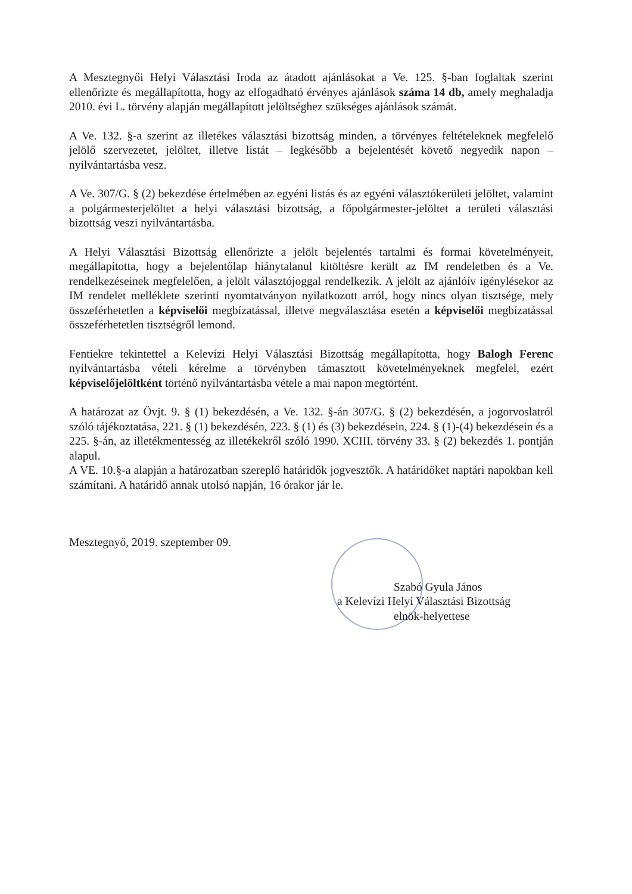A Mesztegnyői Helyi Választási Iroda az átadott ajánlásokat a Ve. 125. §-ban foglaltak szerint ellenőrizte és megállapította, hogy az elfogadható érvényes ajánlások száma 14 db, amely meghaladja 2010. évi L. törvény alapján megállapított jelöltséghez szükséges ajánlások számát.
A Ve. 132. §-a szerint az illetékes választási bizottság minden, a törvényes feltételeknek megfelelő jelölő szervezetet, jelöltet, illetve listát – legkésőbb a bejelentését követő negyedik napon – nyilvántartásba vesz.
A Ve. 307/G. § (2) bekezdése értelmében az egyéni listás és az egyéni választókerületi jelöltet, valamint a polgármesterjelöltet a helyi választási bizottság, a főpolgármester-jelöltet a területi választási bizottság veszi nyilvántartásba.
A Helyi Választási Bizottság ellenőrizte a jelölt bejelentés tartalmi és formai követelményeit, megállapította, hogy a bejelentőlap hiánytalanul kitöltésre került az IM rendeletben és a Ve. rendelkezéseinek megfelelően, a jelölt választójoggal rendelkezik. A jelölt az ajánlóív igénylésekor az IM rendelet melléklete szerinti nyomtatványon nyilatkozott arról, hogy nincs olyan tisztsége, mely összeférhetetlen a képviselői megbízatással, illetve megválasztása esetén a képviselői megbízatással összeférhetetlen tisztségről lemond.
Fentiekre tekintettel a Kelevízi Helyi Választási Bizottság megállapította, hogy Balogh Ferenc nyilvántartásba vételi kérelme a törvényben támasztott követelményeknek megfelel, ezért képviselőjelöltként történő nyilvántartásba vétele a mai napon megtörtént.
A határozat az Övjt. 9. § (1) bekezdésén, a Ve. 132. §-án 307/G. § (2) bekezdésén, a jogorvoslatról szóló tájékoztatása, 221. § (1) bekezdésén, 223. § (1) és (3) bekezdésein, 224. § (1)-(4) bekezdésein és a 225. §-án, az illetékmentesség az illetékekről szóló 1990. XCIII. törvény 33. § (2) bekezdés 1. pontján alapul.
A VE. 10.§-a alapján a határozatban szereplő határidők jogvesztők. A határidőket naptári napokban kell számítani. A határidő annak utolsó napján, 16 órakor jár le.
Mesztegnyő, 2019. szeptember 09.
Szabó Gyula János
a Kelevízi Helyi Választási Bizottság
elnök-helyettese